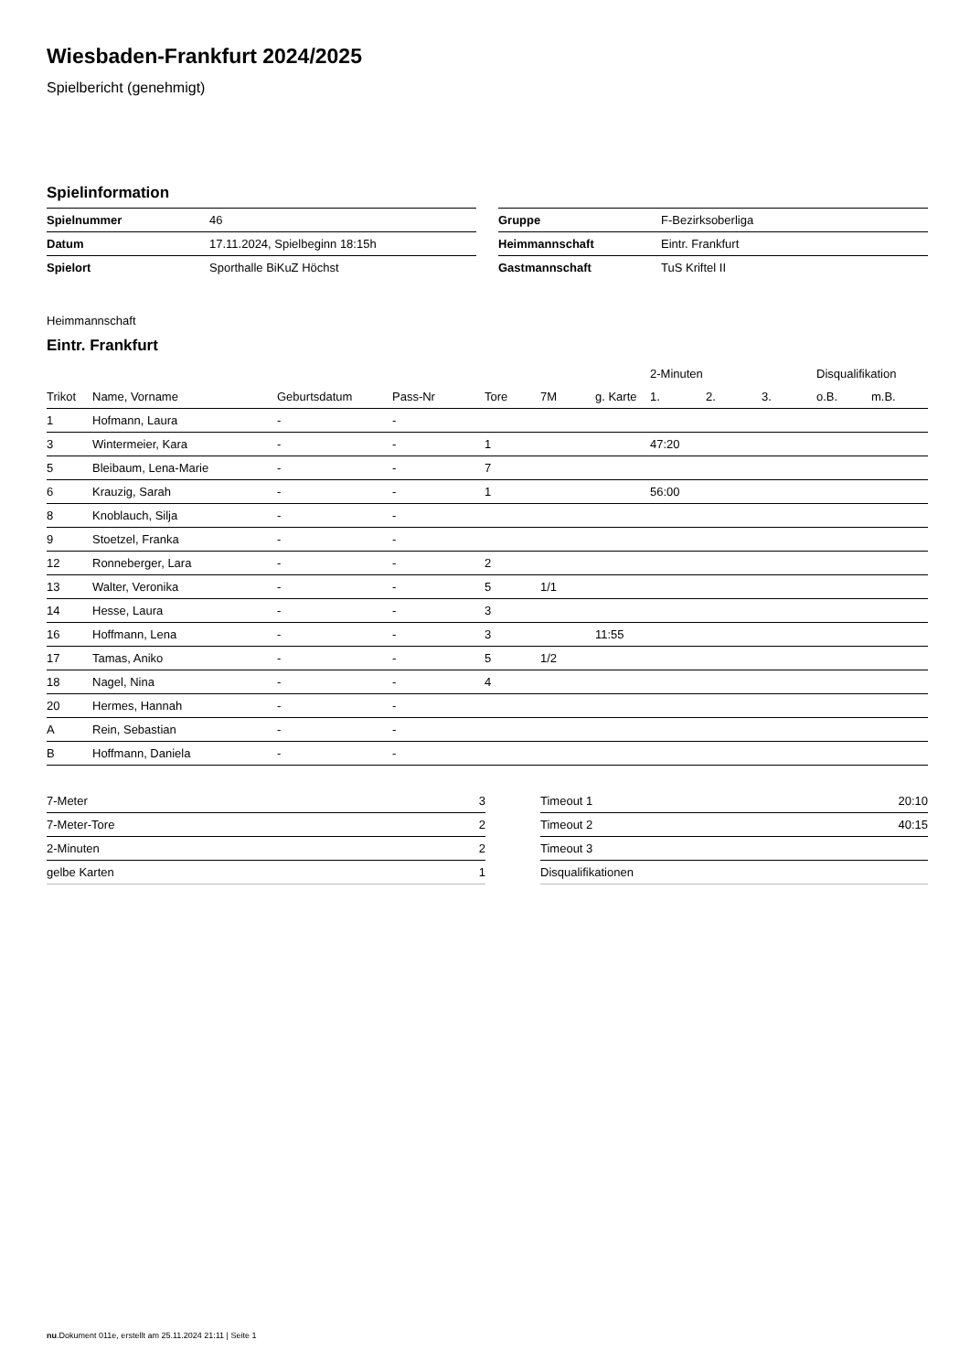Wiesbaden-Frankfurt 2024/2025
Spielbericht (genehmigt)
Spielinformation
| Spielnummer | 46 |
| Datum | 17.11.2024, Spielbeginn 18:15h |
| Spielort | Sporthalle BiKuZ Höchst |
| Gruppe | F-Bezirksoberliga |
| Heimmannschaft | Eintr. Frankfurt |
| Gastmannschaft | TuS Kriftel II |
Heimmannschaft
Eintr. Frankfurt
| | | | | | | | 2-Minuten | | | Disqualifikation | |
| --- | --- | --- | --- | --- | --- | --- | --- | --- | --- | --- | --- |
| Trikot | Name, Vorname | Geburtsdatum | Pass-Nr | Tore | 7M | g. Karte | 1. | 2. | 3. | o.B. | m.B. |
| 1 | Hofmann, Laura | - | - | | | | | | | | |
| 3 | Wintermeier, Kara | - | - | 1 | | | 47:20 | | | | |
| 5 | Bleibaum, Lena-Marie | - | - | 7 | | | | | | | |
| 6 | Krauzig, Sarah | - | - | 1 | | | 56:00 | | | | |
| 8 | Knoblauch, Silja | - | - | | | | | | | | |
| 9 | Stoetzel, Franka | - | - | | | | | | | | |
| 12 | Ronneberger, Lara | - | - | 2 | | | | | | | |
| 13 | Walter, Veronika | - | - | 5 | 1/1 | | | | | | |
| 14 | Hesse, Laura | - | - | 3 | | | | | | | |
| 16 | Hoffmann, Lena | - | - | 3 | | 11:55 | | | | | |
| 17 | Tamas, Aniko | - | - | 5 | 1/2 | | | | | | |
| 18 | Nagel, Nina | - | - | 4 | | | | | | | |
| 20 | Hermes, Hannah | - | - | | | | | | | | |
| A | Rein, Sebastian | - | - | | | | | | | | |
| B | Hoffmann, Daniela | - | - | | | | | | | | |
| 7-Meter | 3 |
| 7-Meter-Tore | 2 |
| 2-Minuten | 2 |
| gelbe Karten | 1 |
| Timeout 1 | 20:10 |
| Timeout 2 | 40:15 |
| Timeout 3 | |
| Disqualifikationen | |
nu.Dokument 011e, erstellt am 25.11.2024 21:11 | Seite 1